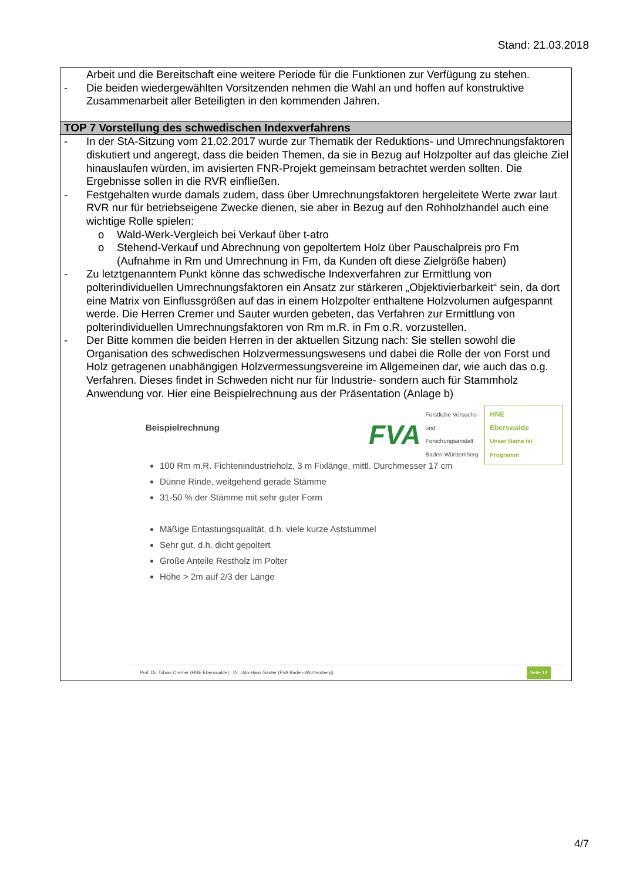Stand: 21.03.2018
Arbeit und die Bereitschaft eine weitere Periode für die Funktionen zur Verfügung zu stehen.
- Die beiden wiedergewählten Vorsitzenden nehmen die Wahl an und hoffen auf konstruktive Zusammenarbeit aller Beteiligten in den kommenden Jahren.
TOP 7 Vorstellung des schwedischen Indexverfahrens
- In der StA-Sitzung vom 21.02.2017 wurde zur Thematik der Reduktions- und Umrechnungsfaktoren diskutiert und angeregt, dass die beiden Themen, da sie in Bezug auf Holzpolter auf das gleiche Ziel hinauslaufen würden, im avisierten FNR-Projekt gemeinsam betrachtet werden sollten. Die Ergebnisse sollen in die RVR einfließen.
- Festgehalten wurde damals zudem, dass über Umrechnungsfaktoren hergeleitete Werte zwar laut RVR nur für betriebseigene Zwecke dienen, sie aber in Bezug auf den Rohholzhandel auch eine wichtige Rolle spielen:
o Wald-Werk-Vergleich bei Verkauf über t-atro
o Stehend-Verkauf und Abrechnung von gepoltertem Holz über Pauschalpreis pro Fm (Aufnahme in Rm und Umrechnung in Fm, da Kunden oft diese Zielgröße haben)
- Zu letztgenanntem Punkt könne das schwedische Indexverfahren zur Ermittlung von polterindividuellen Umrechnungsfaktoren ein Ansatz zur stärkeren „Objektivierbarkeit“ sein, da dort eine Matrix von Einflussgrößen auf das in einem Holzpolter enthaltene Holzvolumen aufgespannt werde. Die Herren Cremer und Sauter wurden gebeten, das Verfahren zur Ermittlung von polterindividuellen Umrechnungsfaktoren von Rm m.R. in Fm o.R. vorzustellen.
- Der Bitte kommen die beiden Herren in der aktuellen Sitzung nach: Sie stellen sowohl die Organisation des schwedischen Holzvermessungswesens und dabei die Rolle der von Forst und Holz getragenen unabhängigen Holzvermessungsvereine im Allgemeinen dar, wie auch das o.g. Verfahren. Dieses findet in Schweden nicht nur für Industrie- sondern auch für Stammholz Anwendung vor. Hier eine Beispielrechnung aus der Präsentation (Anlage b)
Beispielrechnung
FVA Forstliche Versuchs-
und Forschungsanstalt
Baden-Württemberg HNE
Eberswalde
Unser Name ist Programm
100 Rm m.R. Fichtenindustrieholz, 3 m Fixlänge, mittl. Durchmesser 17 cm
Dünne Rinde, weitgehend gerade Stämme
31-50 % der Stämme mit sehr guter Form
Mäßige Entastungsqualität, d.h. viele kurze Aststummel
Sehr gut, d.h. dicht gepoltert
Große Anteile Restholz im Polter
Höhe > 2m auf 2/3 der Länge
Prof. Dr. Tobias Cremer (HNE Eberswalde) · Dr. Udo-Hans Sauter (FVA Baden-Württemberg) Seite 14
4/7